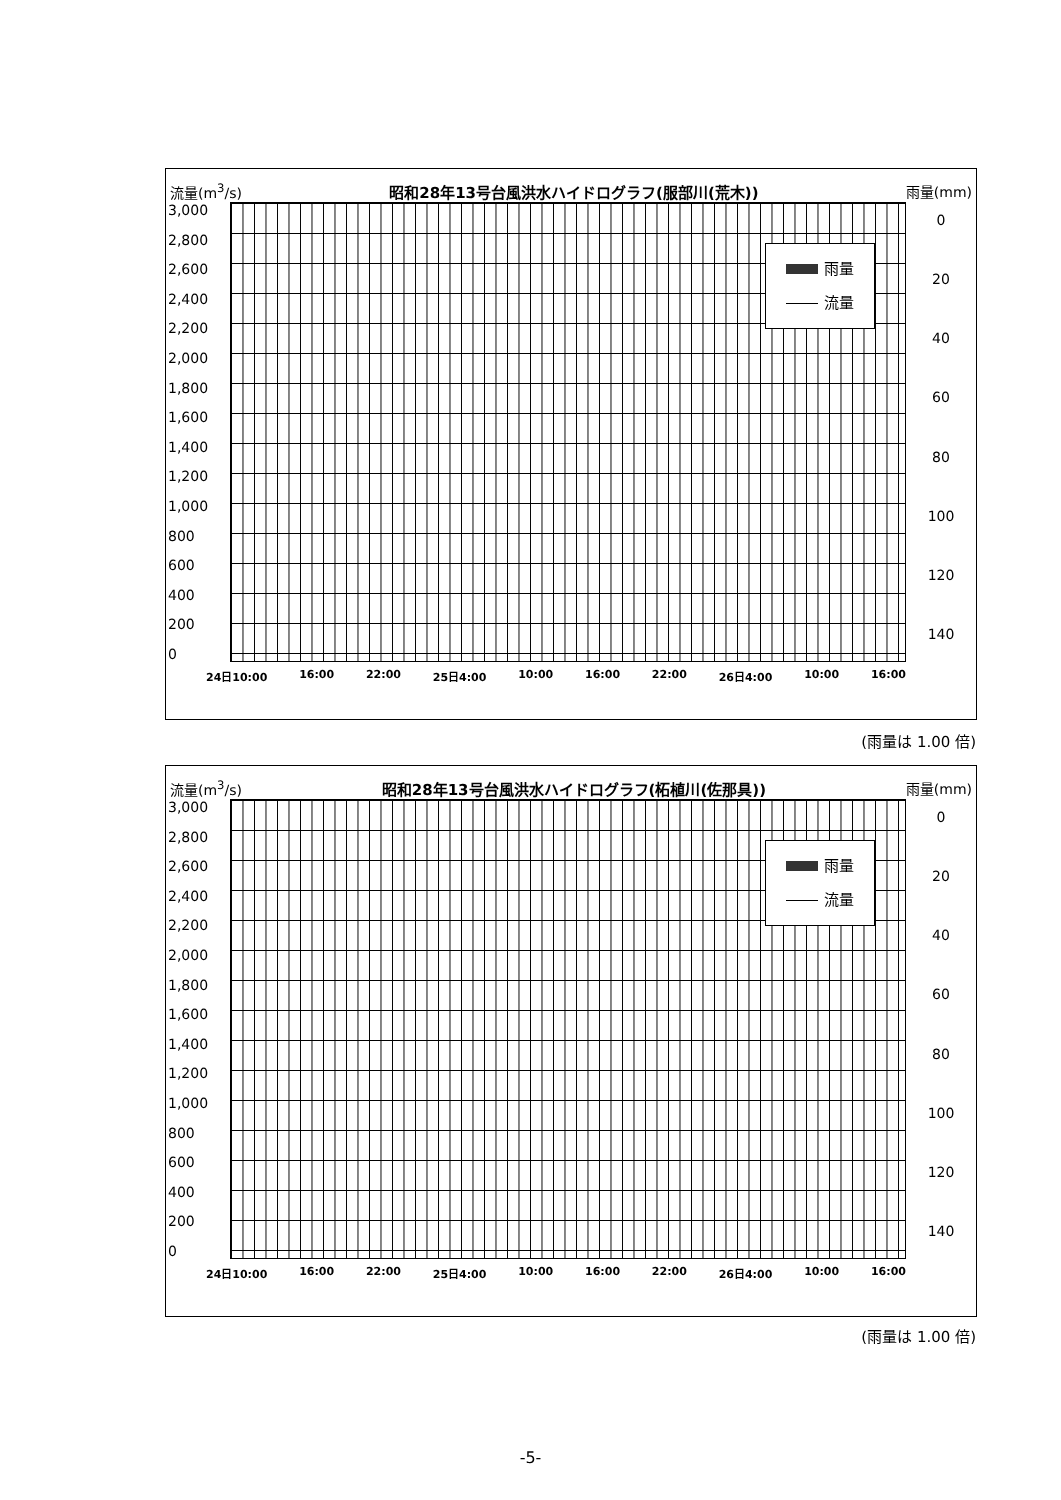流量(m<sup>3</sup>/s) 昭和28年13号台風洪水ハイドログラフ(服部川(荒木)) 雨量(mm)
3,000
2,800
2,600
2,400
2,200
2,000
1,800
1,600
1,400
1,200
1,000
800
600
400
200
0
雨量
流量
0
20
40
60
80
100
120
140
24日10:00 16:00 22:00 25日4:00 10:00 16:00 22:00 26日4:00 10:00 16:00
(雨量は 1.00 倍)
流量(m<sup>3</sup>/s) 昭和28年13号台風洪水ハイドログラフ(柘植川(佐那具)) 雨量(mm)
3,000
2,800
2,600
2,400
2,200
2,000
1,800
1,600
1,400
1,200
1,000
800
600
400
200
0
雨量
流量
0
20
40
60
80
100
120
140
24日10:00 16:00 22:00 25日4:00 10:00 16:00 22:00 26日4:00 10:00 16:00
(雨量は 1.00 倍)
-5-